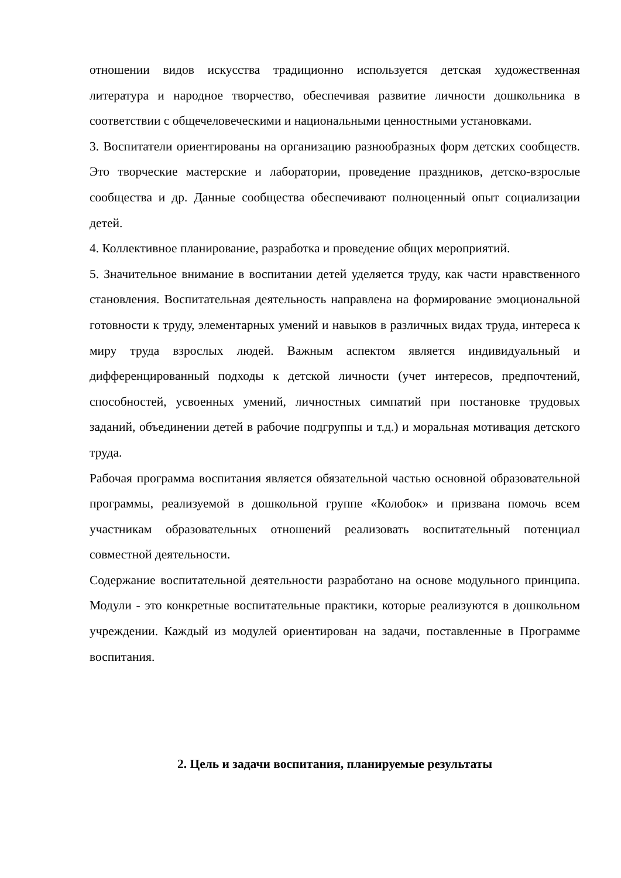отношении видов искусства традиционно используется детская художественная литература и народное творчество, обеспечивая развитие личности дошкольника в соответствии с общечеловеческими и национальными ценностными установками.
3. Воспитатели ориентированы на организацию разнообразных форм детских сообществ. Это творческие мастерские и лаборатории, проведение праздников, детско-взрослые сообщества и др. Данные сообщества обеспечивают полноценный опыт социализации детей.
4. Коллективное планирование, разработка и проведение общих мероприятий.
5. Значительное внимание в воспитании детей уделяется труду, как части нравственного становления. Воспитательная деятельность направлена на формирование эмоциональной готовности к труду, элементарных умений и навыков в различных видах труда, интереса к миру труда взрослых людей. Важным аспектом является индивидуальный и дифференцированный подходы к детской личности (учет интересов, предпочтений, способностей, усвоенных умений, личностных симпатий при постановке трудовых заданий, объединении детей в рабочие подгруппы и т.д.) и моральная мотивация детского труда.
Рабочая программа воспитания является обязательной частью основной образовательной программы, реализуемой в дошкольной группе «Колобок» и призвана помочь всем участникам образовательных отношений реализовать воспитательный потенциал совместной деятельности.
Содержание воспитательной деятельности разработано на основе модульного принципа. Модули - это конкретные воспитательные практики, которые реализуются в дошкольном учреждении. Каждый из модулей ориентирован на задачи, поставленные в Программе воспитания.
2. Цель и задачи воспитания, планируемые результаты